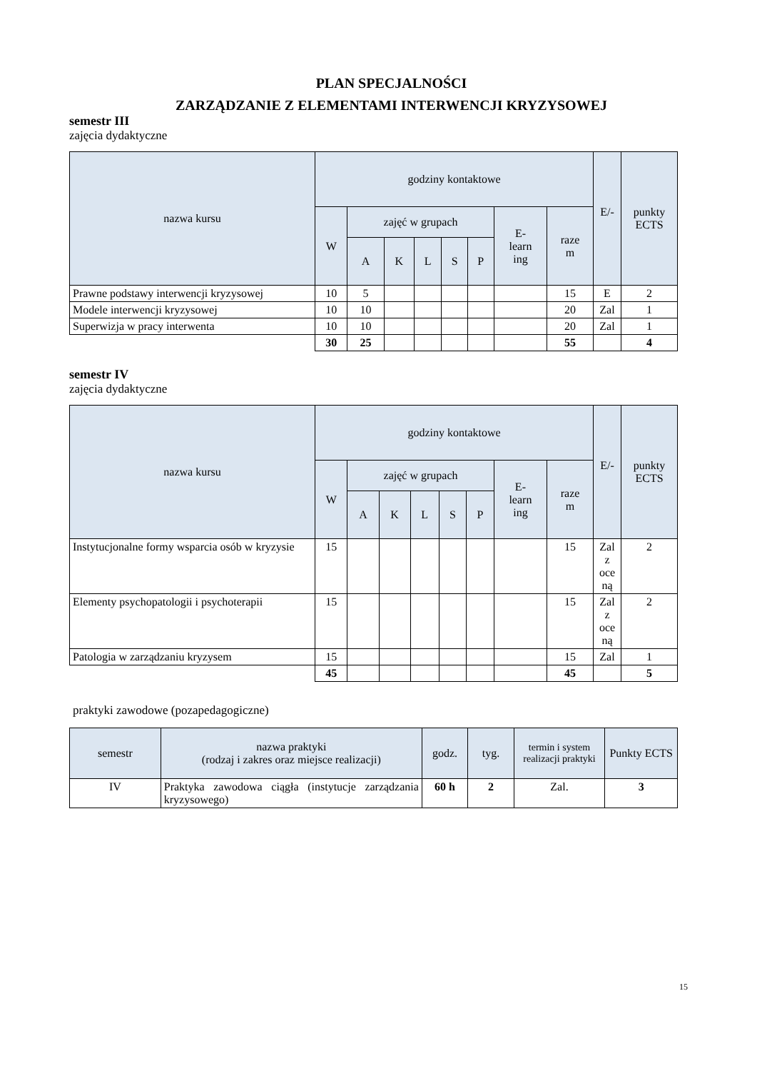PLAN SPECJALNOŚCI
ZARZĄDZANIE Z ELEMENTAMI INTERWENCJI KRYZYSOWEJ
semestr III
zajęcia dydaktyczne
| nazwa kursu | godziny kontaktowe | | | | | | | | E/- | punkty ECTS |
| --- | --- | --- | --- | --- | --- | --- | --- | --- | --- | --- |
| | W | zajęć w grupach | | | | | E- learn ing | raze m | | |
| | | A | K | L | S | P | | | | |
| Prawne podstawy interwencji kryzysowej | 10 | 5 | | | | | | 15 | E | 2 |
| Modele interwencji kryzysowej | 10 | 10 | | | | | | 20 | Zal | 1 |
| Superwizja w pracy interwenta | 10 | 10 | | | | | | 20 | Zal | 1 |
| | 30 | 25 | | | | | | 55 | | 4 |
semestr IV
zajęcia dydaktyczne
| nazwa kursu | godziny kontaktowe | | | | | | | | E/- | punkty ECTS |
| --- | --- | --- | --- | --- | --- | --- | --- | --- | --- | --- |
| | W | zajęć w grupach | | | | | E- learn ing | raze m | | |
| | | A | K | L | S | P | | | | |
| Instytucjonalne formy wsparcia osób w kryzysie | 15 | | | | | | | 15 | Zal z oce ną | 2 |
| Elementy psychopatologii i psychoterapii | 15 | | | | | | | 15 | Zal z oce ną | 2 |
| Patologia w zarządzaniu kryzysem | 15 | | | | | | | 15 | Zal | 1 |
| | 45 | | | | | | | 45 | | 5 |
praktyki zawodowe (pozapedagogiczne)
| semestr | nazwa praktyki (rodzaj i zakres oraz miejsce realizacji) | godz. | tyg. | termin i system realizacji praktyki | Punkty ECTS |
| --- | --- | --- | --- | --- | --- |
| IV | Praktyka zawodowa ciągła (instytucje zarządzania kryzysowego) | 60 h | 2 | Zal. | 3 |
15